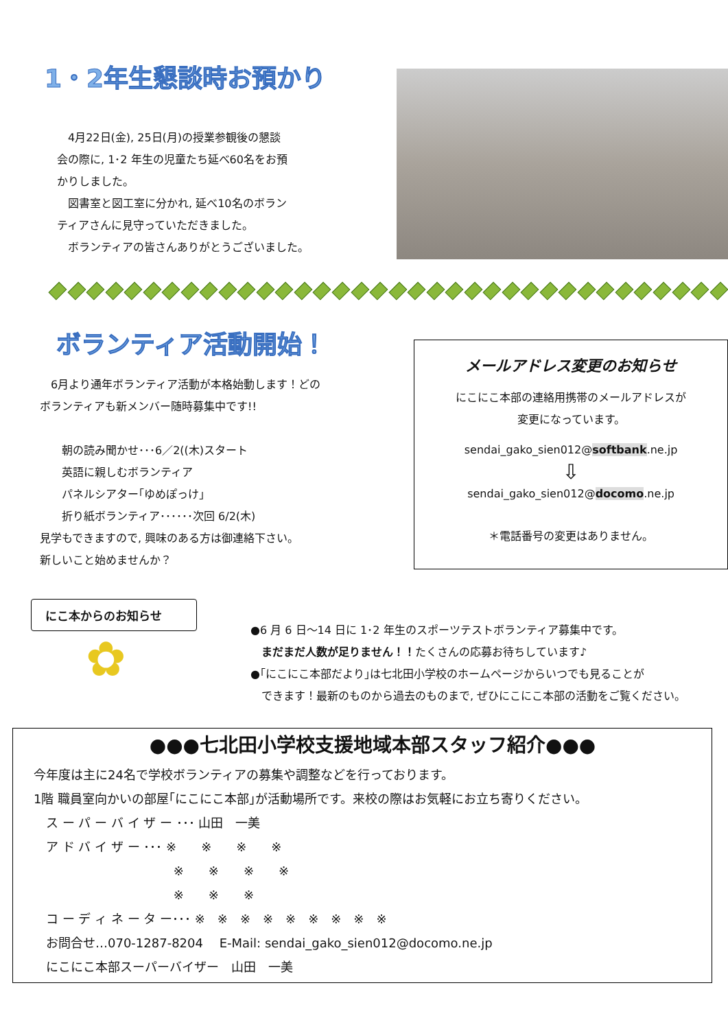1・2年生懇談時お預かり
　4月22日(金), 25日(月)の授業参観後の懇談
会の際に, 1･2 年生の児童たち延べ60名をお預
かりしました。
　図書室と図工室に分かれ, 延べ10名のボラン
ティアさんに見守っていただきました。
　ボランティアの皆さんありがとうございました。
ボランティア活動開始！
　6月より通年ボランティア活動が本格始動します！どの
ボランティアも新メンバー随時募集中です!!
　　朝の読み聞かせ･･･6／2((木)スタート
　　英語に親しむボランティア
　　パネルシアター｢ゆめぽっけ｣
　　折り紙ボランティア･･････次回 6/2(木)
見学もできますので, 興味のある方は御連絡下さい。
新しいこと始めませんか？
メールアドレス変更のお知らせ
にこにこ本部の連絡用携帯のメールアドレスが
変更になっています。
sendai_gako_sien012@softbank.ne.jp
⇩
sendai_gako_sien012@docomo.ne.jp
＊電話番号の変更はありません。
にこ本からのお知らせ
✿
●6 月 6 日～14 日に 1･2 年生のスポーツテストボランティア募集中です。
　まだまだ人数が足りません！！たくさんの応募お待ちしています♪
●｢にこにこ本部だより｣は七北田小学校のホームページからいつでも見ることが
　できます！最新のものから過去のものまで, ぜひにこにこ本部の活動をご覧ください。
●●●七北田小学校支援地域本部スタッフ紹介●●●
今年度は主に24名で学校ボランティアの募集や調整などを行っております。
1階 職員室向かいの部屋｢にこにこ本部｣が活動場所です。来校の際はお気軽にお立ち寄りください。
　ス ー パ ー バ イ ザ ー ･･･ 山田　一美
　ア ド バ イ ザ ー ･･･ ※　　※　　※　　※
　　　　　　　　　　　 ※　　※　　※　　※
　　　　　　　　　　　 ※　　※　　※
　コ ー デ ィ ネ ー タ ー･･･ ※　※　※　※　※　※　※　※　※
　お問合せ…070-1287-8204　 E-Mail: sendai_gako_sien012@docomo.ne.jp
　にこにこ本部スーパーバイザー　山田　一美